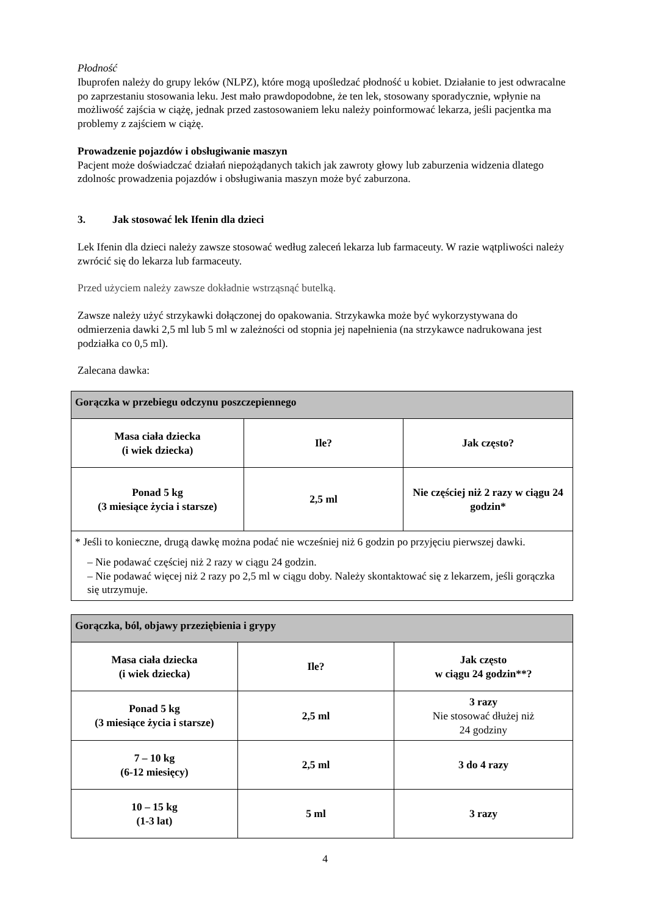Płodność
Ibuprofen należy do grupy leków (NLPZ), które mogą upośledzać płodność u kobiet. Działanie to jest odwracalne po zaprzestaniu stosowania leku. Jest mało prawdopodobne, że ten lek, stosowany sporadycznie, wpłynie na możliwość zajścia w ciążę, jednak przed zastosowaniem leku należy poinformować lekarza, jeśli pacjentka ma problemy z zajściem w ciążę.
Prowadzenie pojazdów i obsługiwanie maszyn
Pacjent może doświadczać działań niepożądanych takich jak zawroty głowy lub zaburzenia widzenia dlatego zdolnośc prowadzenia pojazdów i obsługiwania maszyn może być zaburzona.
3. Jak stosować lek Ifenin dla dzieci
Lek Ifenin dla dzieci należy zawsze stosować według zaleceń lekarza lub farmaceuty. W razie wątpliwości należy zwrócić się do lekarza lub farmaceuty.
Przed użyciem należy zawsze dokładnie wstrząsnąć butelką.
Zawsze należy użyć strzykawki dołączonej do opakowania. Strzykawka może być wykorzystywana do odmierzenia dawki 2,5 ml lub 5 ml w zależności od stopnia jej napełnienia (na strzykawce nadrukowana jest podziałka co 0,5 ml).
Zalecana dawka:
| Gorączka w przebiegu odczynu poszczepiennego | | |
| --- | --- | --- |
| Masa ciała dziecka (i wiek dziecka) | Ile? | Jak często? |
| Ponad 5 kg (3 miesiące życia i starsze) | 2,5 ml | Nie częściej niż 2 razy w ciągu 24 godzin* |
| * Jeśli to konieczne, drugą dawkę można podać nie wcześniej niż 6 godzin po przyjęciu pierwszej dawki. – Nie podawać częściej niż 2 razy w ciągu 24 godzin. – Nie podawać więcej niż 2 razy po 2,5 ml w ciągu doby. Należy skontaktować się z lekarzem, jeśli gorączka się utrzymuje. | | |
| Gorączka, ból, objawy przeziębienia i grypy | | |
| --- | --- | --- |
| Masa ciała dziecka (i wiek dziecka) | Ile? | Jak często w ciągu 24 godzin**? |
| Ponad 5 kg (3 miesiące życia i starsze) | 2,5 ml | 3 razy Nie stosować dłużej niż 24 godziny |
| 7 – 10 kg (6-12 miesięcy) | 2,5 ml | 3 do 4 razy |
| 10 – 15 kg (1-3 lat) | 5 ml | 3 razy |
4